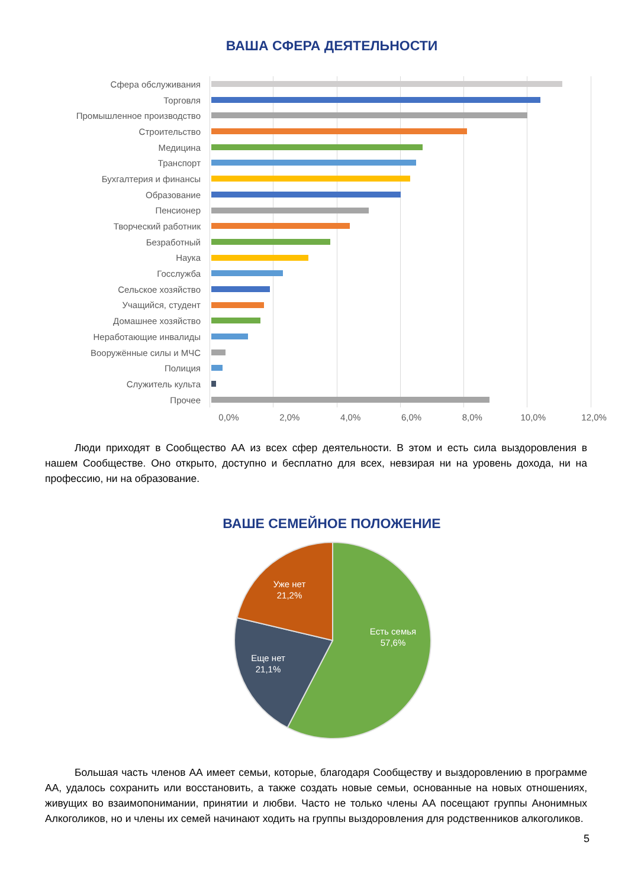ВАША СФЕРА ДЕЯТЕЛЬНОСТИ
Сфера обслуживания
Торговля
Промышленное производство
Строительство
Медицина
Транспорт
Бухгалтерия и финансы
Образование
Пенсионер
Творческий работник
Безработный
Наука
Госслужба
Сельское хозяйство
Учащийся, студент
Домашнее хозяйство
Неработающие инвалиды
Вооружённые силы и МЧС
Полиция
Служитель культа
Прочее
0,0% 2,0% 4,0% 6,0% 8,0% 10,0% 12,0%
Люди приходят в Сообщество АА из всех сфер деятельности. В этом и есть сила выздоровления в нашем Сообществе. Оно открыто, доступно и бесплатно для всех, невзирая ни на уровень дохода, ни на профессию, ни на образование.
ВАШЕ СЕМЕЙНОЕ ПОЛОЖЕНИЕ
Есть семья
57,6%
Еще нет
21,1%
Уже нет
21,2%
Большая часть членов АА имеет семьи, которые, благодаря Сообществу и выздоровлению в программе АА, удалось сохранить или восстановить, а также создать новые семьи, основанные на новых отношениях, живущих во взаимопонимании, принятии и любви. Часто не только члены АА посещают группы Анонимных Алкоголиков, но и члены их семей начинают ходить на группы выздоровления для родственников алкоголиков.
5